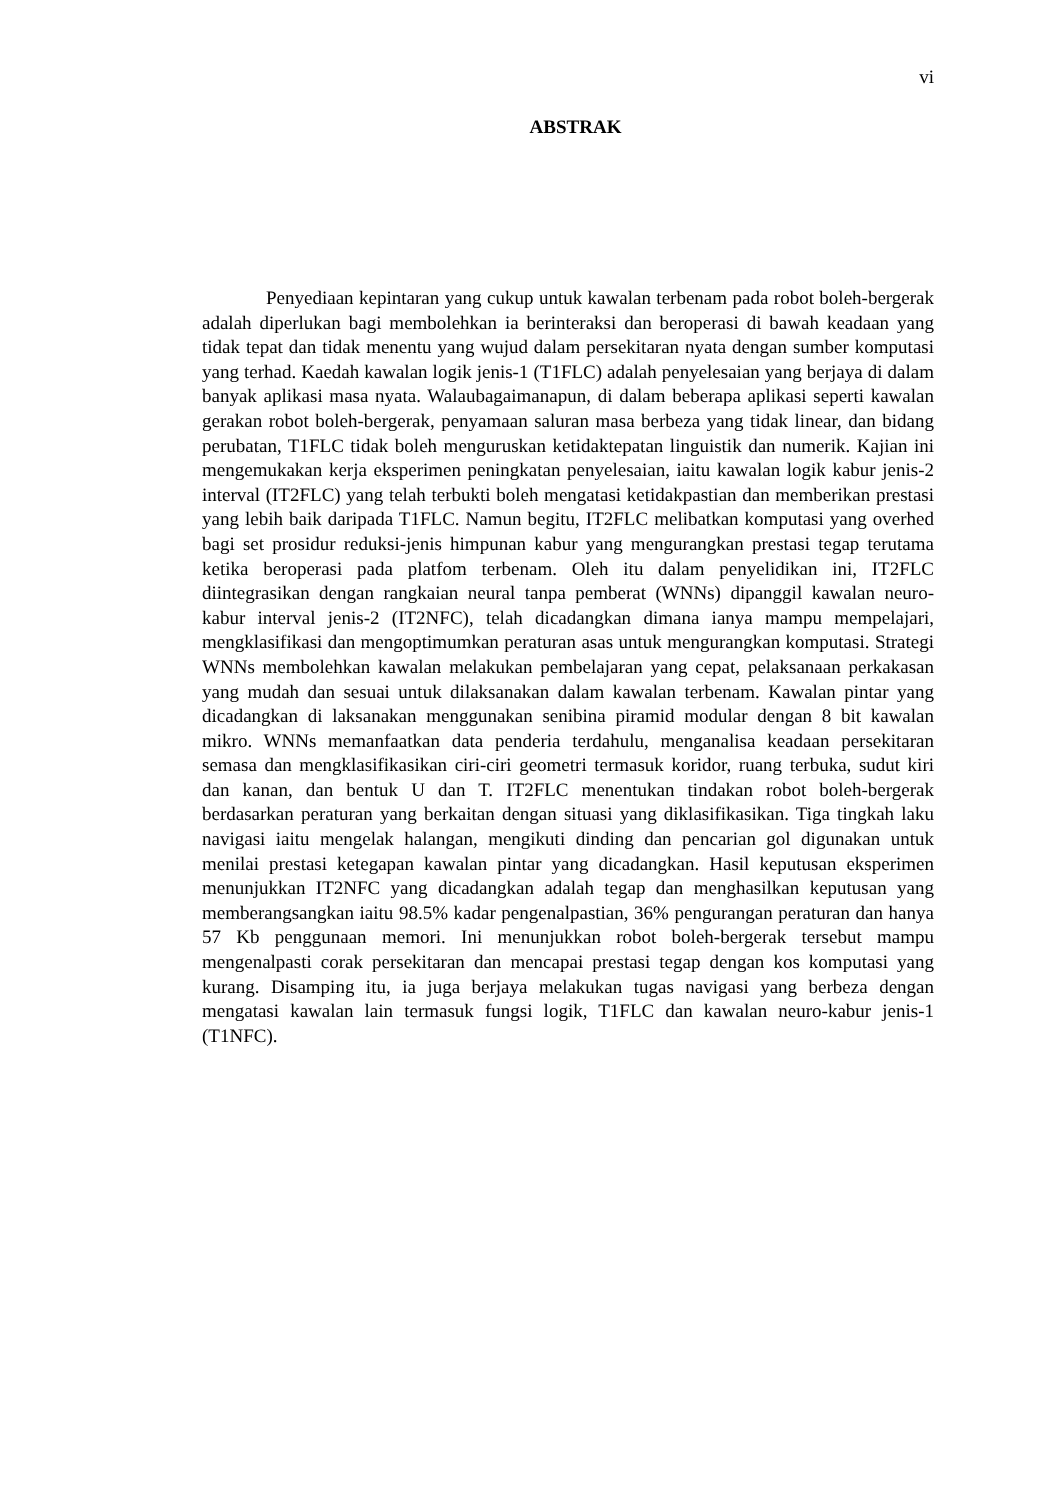vi
ABSTRAK
Penyediaan kepintaran yang cukup untuk kawalan terbenam pada robot boleh-bergerak adalah diperlukan bagi membolehkan ia berinteraksi dan beroperasi di bawah keadaan yang tidak tepat dan tidak menentu yang wujud dalam persekitaran nyata dengan sumber komputasi yang terhad. Kaedah kawalan logik jenis-1 (T1FLC) adalah penyelesaian yang berjaya di dalam banyak aplikasi masa nyata. Walaubagaimanapun, di dalam beberapa aplikasi seperti kawalan gerakan robot boleh-bergerak, penyamaan saluran masa berbeza yang tidak linear, dan bidang perubatan, T1FLC tidak boleh menguruskan ketidaktepatan linguistik dan numerik. Kajian ini mengemukakan kerja eksperimen peningkatan penyelesaian, iaitu kawalan logik kabur jenis-2 interval (IT2FLC) yang telah terbukti boleh mengatasi ketidakpastian dan memberikan prestasi yang lebih baik daripada T1FLC. Namun begitu, IT2FLC melibatkan komputasi yang overhed bagi set prosidur reduksi-jenis himpunan kabur yang mengurangkan prestasi tegap terutama ketika beroperasi pada platfom terbenam. Oleh itu dalam penyelidikan ini, IT2FLC diintegrasikan dengan rangkaian neural tanpa pemberat (WNNs) dipanggil kawalan neuro-kabur interval jenis-2 (IT2NFC), telah dicadangkan dimana ianya mampu mempelajari, mengklasifikasi dan mengoptimumkan peraturan asas untuk mengurangkan komputasi. Strategi WNNs membolehkan kawalan melakukan pembelajaran yang cepat, pelaksanaan perkakasan yang mudah dan sesuai untuk dilaksanakan dalam kawalan terbenam. Kawalan pintar yang dicadangkan di laksanakan menggunakan senibina piramid modular dengan 8 bit kawalan mikro. WNNs memanfaatkan data penderia terdahulu, menganalisa keadaan persekitaran semasa dan mengklasifikasikan ciri-ciri geometri termasuk koridor, ruang terbuka, sudut kiri dan kanan, dan bentuk U dan T. IT2FLC menentukan tindakan robot boleh-bergerak berdasarkan peraturan yang berkaitan dengan situasi yang diklasifikasikan. Tiga tingkah laku navigasi iaitu mengelak halangan, mengikuti dinding dan pencarian gol digunakan untuk menilai prestasi ketegapan kawalan pintar yang dicadangkan. Hasil keputusan eksperimen menunjukkan IT2NFC yang dicadangkan adalah tegap dan menghasilkan keputusan yang memberangsangkan iaitu 98.5% kadar pengenalpastian, 36% pengurangan peraturan dan hanya 57 Kb penggunaan memori. Ini menunjukkan robot boleh-bergerak tersebut mampu mengenalpasti corak persekitaran dan mencapai prestasi tegap dengan kos komputasi yang kurang. Disamping itu, ia juga berjaya melakukan tugas navigasi yang berbeza dengan mengatasi kawalan lain termasuk fungsi logik, T1FLC dan kawalan neuro-kabur jenis-1 (T1NFC).